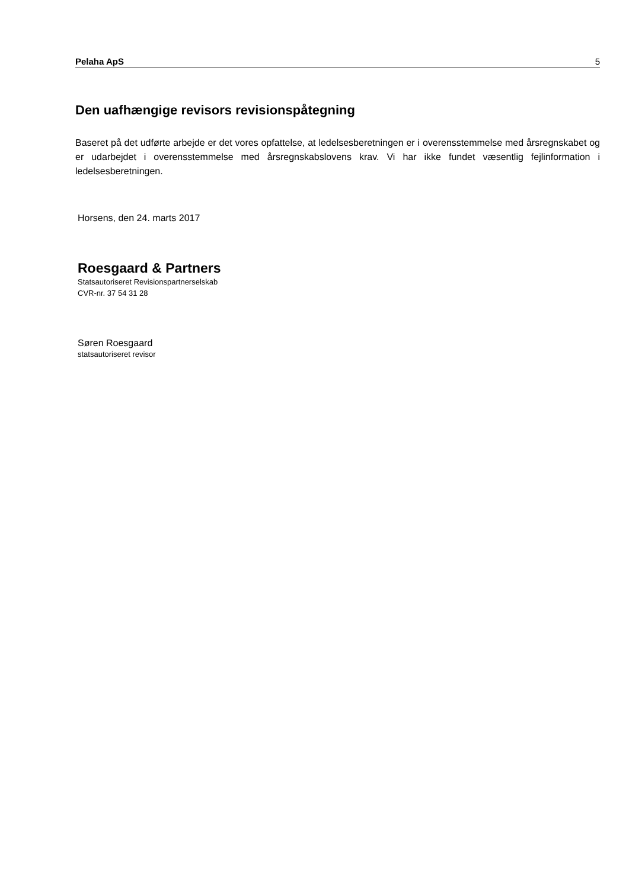Pelaha ApS 5
Den uafhængige revisors revisionspåtegning
Baseret på det udførte arbejde er det vores opfattelse, at ledelsesberetningen er i overensstemmelse med årsregnskabet og er udarbejdet i overensstemmelse med årsregnskabslovens krav. Vi har ikke fundet væsentlig fejlinformation i ledelsesberetningen.
Horsens, den 24. marts 2017
Roesgaard & Partners
Statsautoriseret Revisionspartnerselskab
CVR-nr. 37 54 31 28
Søren Roesgaard
statsautoriseret revisor